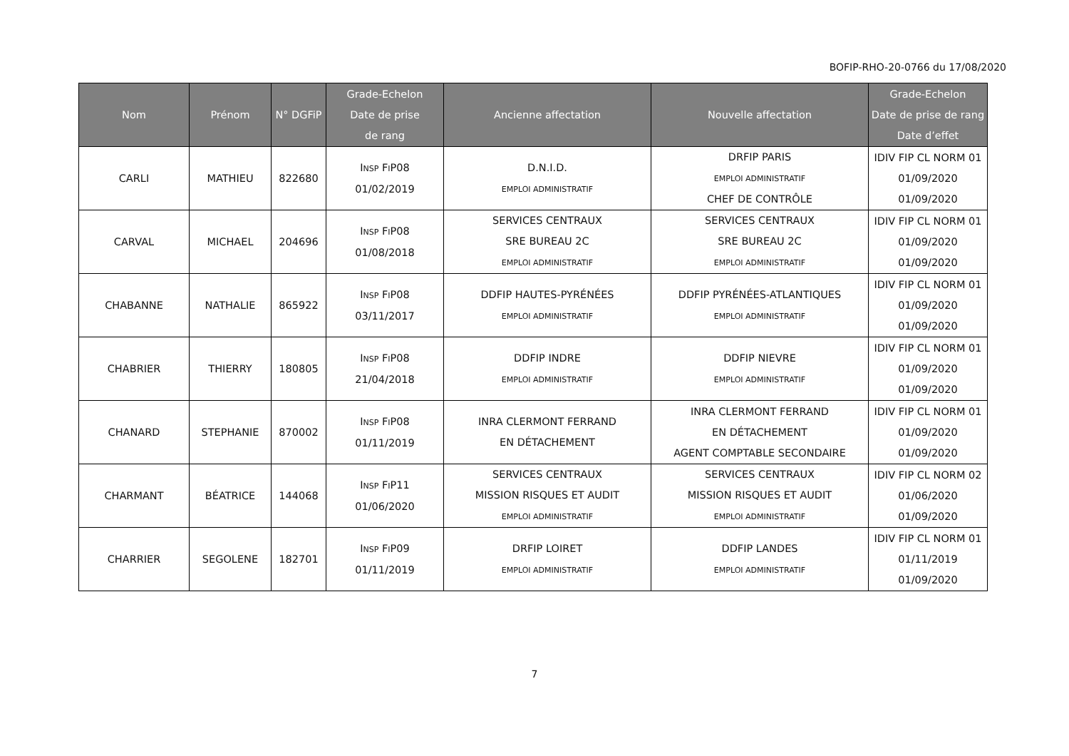BOFIP-RHO-20-0766 du 17/08/2020
| Nom | Prénom | N° DGFiP | Grade-Echelon Date de prise de rang | Ancienne affectation | Nouvelle affectation | Grade-Echelon Date de prise de rang Date d’effet |
| --- | --- | --- | --- | --- | --- | --- |
| CARLI | MATHIEU | 822680 | I NSP F I P08 01/02/2019 | D.N.I.D. EMPLOI ADMINISTRATIF | DRFIP PARIS EMPLOI ADMINISTRATIF CHEF DE CONTRÔLE | IDIV FIP CL NORM 01 01/09/2020 01/09/2020 |
| CARVAL | MICHAEL | 204696 | I NSP F I P08 01/08/2018 | SERVICES CENTRAUX SRE BUREAU 2C EMPLOI ADMINISTRATIF | SERVICES CENTRAUX SRE BUREAU 2C EMPLOI ADMINISTRATIF | IDIV FIP CL NORM 01 01/09/2020 01/09/2020 |
| CHABANNE | NATHALIE | 865922 | I NSP F I P08 03/11/2017 | DDFIP HAUTES-PYRÉNÉES EMPLOI ADMINISTRATIF | DDFIP PYRÉNÉES-ATLANTIQUES EMPLOI ADMINISTRATIF | IDIV FIP CL NORM 01 01/09/2020 01/09/2020 |
| CHABRIER | THIERRY | 180805 | I NSP F I P08 21/04/2018 | DDFIP INDRE EMPLOI ADMINISTRATIF | DDFIP NIEVRE EMPLOI ADMINISTRATIF | IDIV FIP CL NORM 01 01/09/2020 01/09/2020 |
| CHANARD | STEPHANIE | 870002 | I NSP F I P08 01/11/2019 | INRA CLERMONT FERRAND EN DÉTACHEMENT | INRA CLERMONT FERRAND EN DÉTACHEMENT AGENT COMPTABLE SECONDAIRE | IDIV FIP CL NORM 01 01/09/2020 01/09/2020 |
| CHARMANT | BÉATRICE | 144068 | I NSP F I P11 01/06/2020 | SERVICES CENTRAUX MISSION RISQUES ET AUDIT EMPLOI ADMINISTRATIF | SERVICES CENTRAUX MISSION RISQUES ET AUDIT EMPLOI ADMINISTRATIF | IDIV FIP CL NORM 02 01/06/2020 01/09/2020 |
| CHARRIER | SEGOLENE | 182701 | I NSP F I P09 01/11/2019 | DRFIP LOIRET EMPLOI ADMINISTRATIF | DDFIP LANDES EMPLOI ADMINISTRATIF | IDIV FIP CL NORM 01 01/11/2019 01/09/2020 |
7